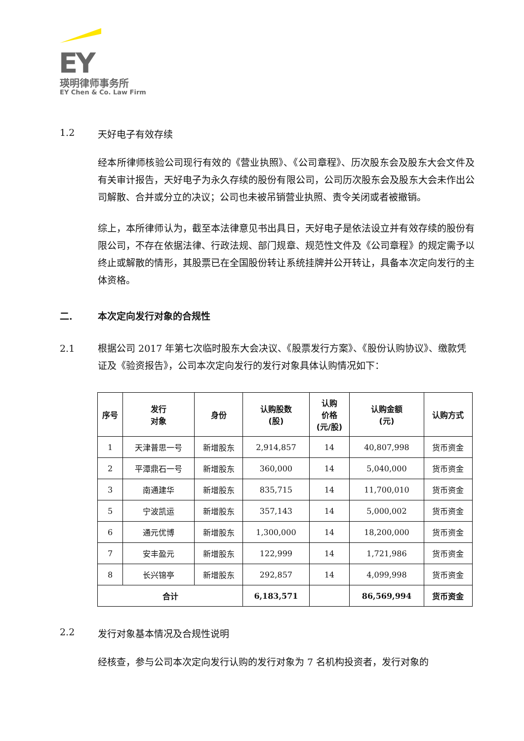EY
瑛明律师事务所
EY Chen & Co. Law Firm
1.2 天好电子有效存续
经本所律师核验公司现行有效的《营业执照》、《公司章程》、历次股东会及股东大会文件及有关审计报告，天好电子为永久存续的股份有限公司，公司历次股东会及股东大会未作出公司解散、合并或分立的决议；公司也未被吊销营业执照、责令关闭或者被撤销。
综上，本所律师认为，截至本法律意见书出具日，天好电子是依法设立并有效存续的股份有限公司，不存在依据法律、行政法规、部门规章、规范性文件及《公司章程》的规定需予以终止或解散的情形，其股票已在全国股份转让系统挂牌并公开转让，具备本次定向发行的主体资格。
二. 本次定向发行对象的合规性
2.1 根据公司 2017 年第七次临时股东大会决议、《股票发行方案》、《股份认购协议》、缴款凭证及《验资报告》，公司本次定向发行的发行对象具体认购情况如下：
| 序号 | 发行 对象 | 身份 | 认购股数 (股) | 认购 价格 (元/股) | 认购金额 (元) | 认购方式 |
| --- | --- | --- | --- | --- | --- | --- |
| 1 | 天津普思一号 | 新增股东 | 2,914,857 | 14 | 40,807,998 | 货币资金 |
| 2 | 平潭鼎石一号 | 新增股东 | 360,000 | 14 | 5,040,000 | 货币资金 |
| 3 | 南通建华 | 新增股东 | 835,715 | 14 | 11,700,010 | 货币资金 |
| 5 | 宁波凯运 | 新增股东 | 357,143 | 14 | 5,000,002 | 货币资金 |
| 6 | 通元优博 | 新增股东 | 1,300,000 | 14 | 18,200,000 | 货币资金 |
| 7 | 安丰盈元 | 新增股东 | 122,999 | 14 | 1,721,986 | 货币资金 |
| 8 | 长兴锦亭 | 新增股东 | 292,857 | 14 | 4,099,998 | 货币资金 |
| 合计 | | | 6,183,571 | | 86,569,994 | 货币资金 |
2.2 发行对象基本情况及合规性说明
经核查，参与公司本次定向发行认购的发行对象为 7 名机构投资者，发行对象的